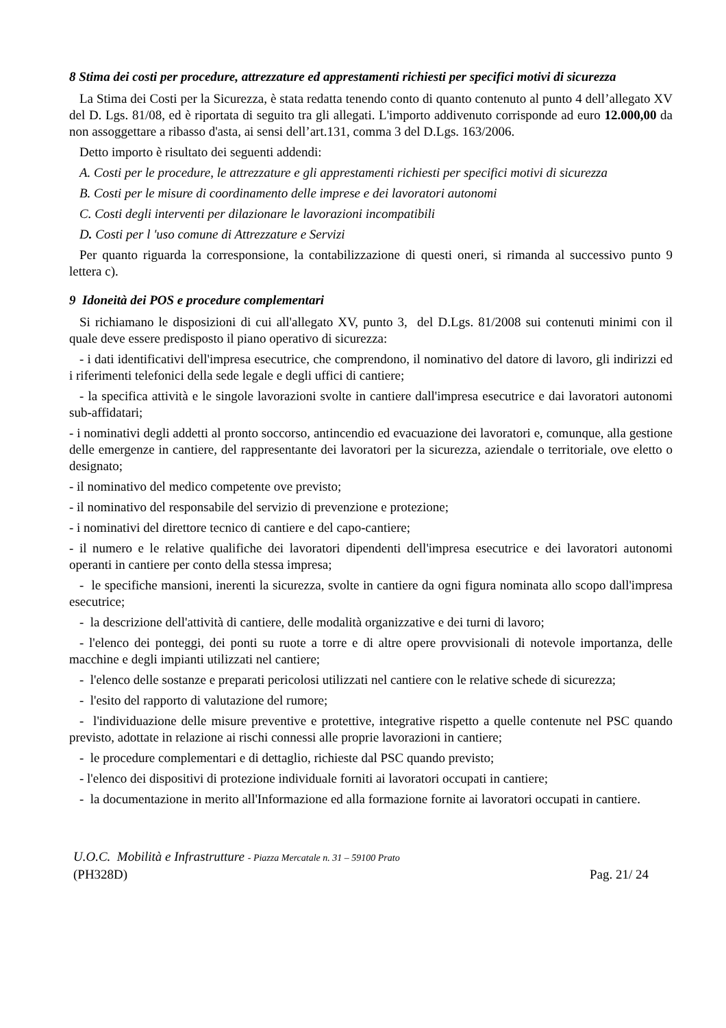8 Stima dei costi per procedure, attrezzature ed apprestamenti richiesti per specifici motivi di sicurezza
La Stima dei Costi per la Sicurezza, è stata redatta tenendo conto di quanto contenuto al punto 4 dell’allegato XV del D. Lgs. 81/08, ed è riportata di seguito tra gli allegati. L'importo addivenuto corrisponde ad euro 12.000,00 da non assoggettare a ribasso d'asta, ai sensi dell’art.131, comma 3 del D.Lgs. 163/2006.
Detto importo è risultato dei seguenti addendi:
A. Costi per le procedure, le attrezzature e gli apprestamenti richiesti per specifici motivi di sicurezza
B. Costi per le misure di coordinamento delle imprese e dei lavoratori autonomi
C. Costi degli interventi per dilazionare le lavorazioni incompatibili
D. Costi per l 'uso comune di Attrezzature e Servizi
Per quanto riguarda la corresponsione, la contabilizzazione di questi oneri, si rimanda al successivo punto 9 lettera c).
9 Idoneità dei POS e procedure complementari
Si richiamano le disposizioni di cui all'allegato XV, punto 3, del D.Lgs. 81/2008 sui contenuti minimi con il quale deve essere predisposto il piano operativo di sicurezza:
- i dati identificativi dell'impresa esecutrice, che comprendono, il nominativo del datore di lavoro, gli indirizzi ed i riferimenti telefonici della sede legale e degli uffici di cantiere;
- la specifica attività e le singole lavorazioni svolte in cantiere dall'impresa esecutrice e dai lavoratori autonomi sub-affidatari;
- i nominativi degli addetti al pronto soccorso, antincendio ed evacuazione dei lavoratori e, comunque, alla gestione delle emergenze in cantiere, del rappresentante dei lavoratori per la sicurezza, aziendale o territoriale, ove eletto o designato;
- il nominativo del medico competente ove previsto;
- il nominativo del responsabile del servizio di prevenzione e protezione;
- i nominativi del direttore tecnico di cantiere e del capo-cantiere;
- il numero e le relative qualifiche dei lavoratori dipendenti dell'impresa esecutrice e dei lavoratori autonomi operanti in cantiere per conto della stessa impresa;
- le specifiche mansioni, inerenti la sicurezza, svolte in cantiere da ogni figura nominata allo scopo dall'impresa esecutrice;
- la descrizione dell'attività di cantiere, delle modalità organizzative e dei turni di lavoro;
- l'elenco dei ponteggi, dei ponti su ruote a torre e di altre opere provvisionali di notevole importanza, delle macchine e degli impianti utilizzati nel cantiere;
- l'elenco delle sostanze e preparati pericolosi utilizzati nel cantiere con le relative schede di sicurezza;
- l'esito del rapporto di valutazione del rumore;
- l'individuazione delle misure preventive e protettive, integrative rispetto a quelle contenute nel PSC quando previsto, adottate in relazione ai rischi connessi alle proprie lavorazioni in cantiere;
- le procedure complementari e di dettaglio, richieste dal PSC quando previsto;
- l'elenco dei dispositivi di protezione individuale forniti ai lavoratori occupati in cantiere;
- la documentazione in merito all'Informazione ed alla formazione fornite ai lavoratori occupati in cantiere.
U.O.C. Mobilità e Infrastrutture - Piazza Mercatale n. 31 – 59100 Prato
(PH328D) Pag. 21/ 24